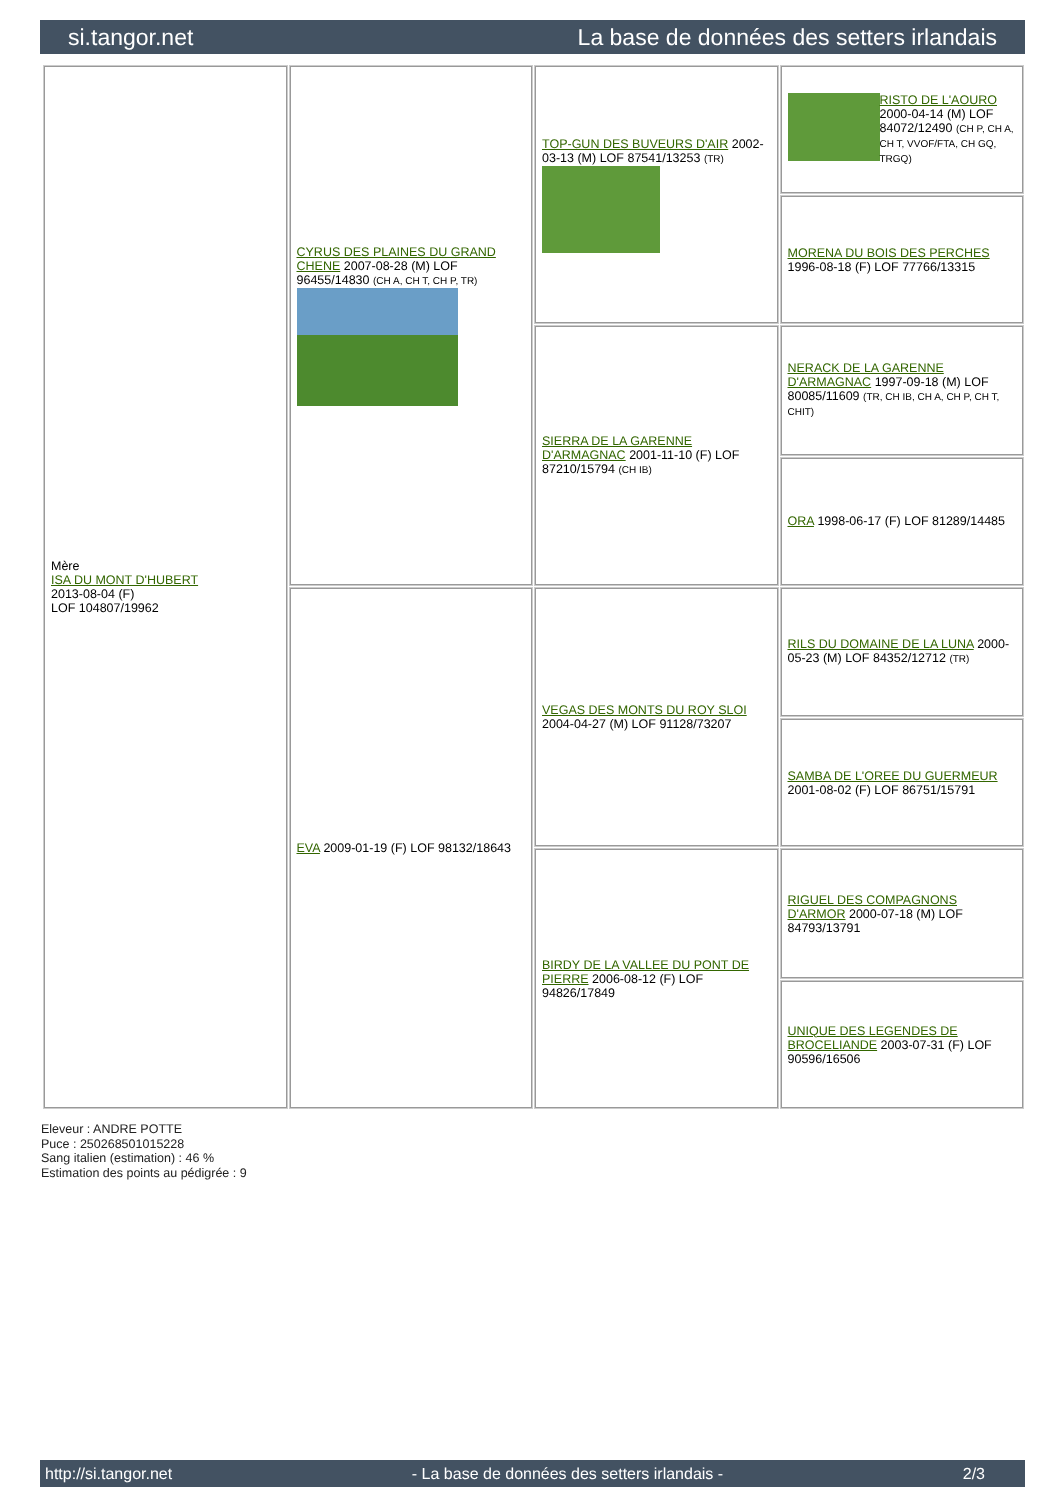si.tangor.net La base de données des setters irlandais
| Mère ISA DU MONT D'HUBERT 2013-08-04 (F) LOF 104807/19962 | CYRUS DES PLAINES DU GRAND CHENE 2007-08-28 (M) LOF 96455/14830 (CH A, CH T, CH P, TR) | TOP-GUN DES BUVEURS D'AIR 2002-03-13 (M) LOF 87541/13253 (TR) | RISTO DE L'AOURO 2000-04-14 (M) LOF 84072/12490 (CH P, CH A, CH T, VVOF/FTA, CH GQ, TRGQ) |
| | | | MORENA DU BOIS DES PERCHES 1996-08-18 (F) LOF 77766/13315 |
| | | SIERRA DE LA GARENNE D'ARMAGNAC 2001-11-10 (F) LOF 87210/15794 (CH IB) | NERACK DE LA GARENNE D'ARMAGNAC 1997-09-18 (M) LOF 80085/11609 (TR, CH IB, CH A, CH P, CH T, CHIT) |
| | | | ORA 1998-06-17 (F) LOF 81289/14485 |
| | EVA 2009-01-19 (F) LOF 98132/18643 | VEGAS DES MONTS DU ROY SLOI 2004-04-27 (M) LOF 91128/73207 | RILS DU DOMAINE DE LA LUNA 2000-05-23 (M) LOF 84352/12712 (TR) |
| | | | SAMBA DE L'OREE DU GUERMEUR 2001-08-02 (F) LOF 86751/15791 |
| | | BIRDY DE LA VALLEE DU PONT DE PIERRE 2006-08-12 (F) LOF 94826/17849 | RIGUEL DES COMPAGNONS D'ARMOR 2000-07-18 (M) LOF 84793/13791 |
| | | | UNIQUE DES LEGENDES DE BROCELIANDE 2003-07-31 (F) LOF 90596/16506 |
Eleveur : ANDRE POTTE
Puce : 250268501015228
Sang italien (estimation) : 46 %
Estimation des points au pédigrée : 9
http://si.tangor.net - La base de données des setters irlandais - 2/3